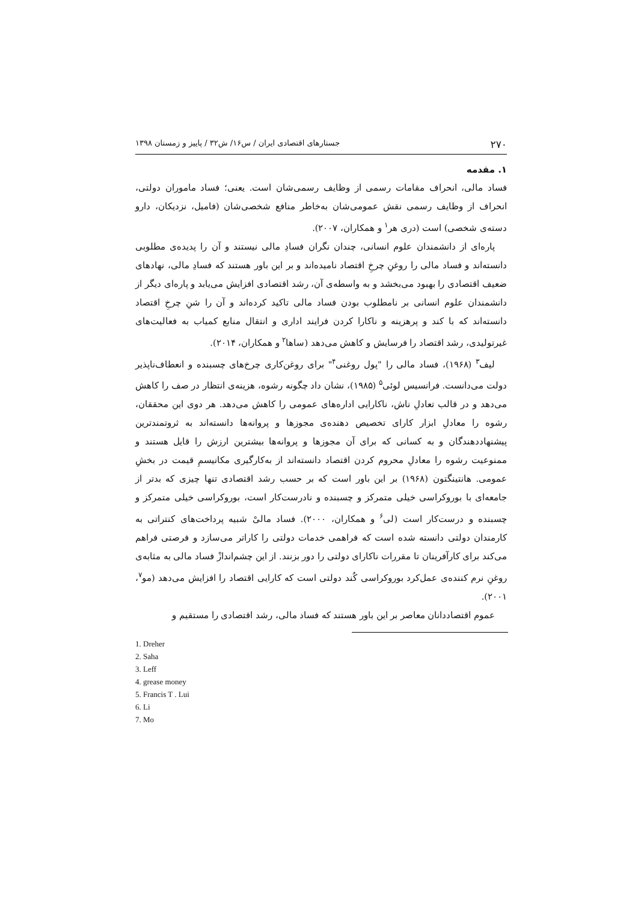۲۷۰ جستارهای اقتصادی ایران / س۱۶/ ش۳۲ / پاییز و زمستان ۱۳۹۸
۱. مقدمه
فساد مالی، انحراف مقامات رسمی از وظایف رسمی‌شان است. یعنی؛ فساد ماموران دولتی، انحراف از وظایف رسمی نقش عمومی‌شان به‌خاطر منافع شخصی‌شان (فامیل، نزدیکان، دارو دسته‌ی شخصی) است (دری هر<sup>۱</sup> و همکاران، ۲۰۰۷).
پاره‌ای از دانشمندان علوم انسانی، چندان نگران فسادِ مالی نیستند و آن را پدیده‌ی مطلوبی دانسته‌اند و فساد مالی را روغنِ چرخِ اقتصاد نامیده‌اند و بر این باور هستند که فسادِ مالی، نهادهای ضعیف اقتصادی را بهبود می‌بخشد و به واسطه‌ی آن، رشد اقتصادی افزایش می‌یابد و پاره‌ای دیگر از دانشمندان علوم انسانی بر نامطلوب بودن فساد مالی تاکید کرده‌اند و آن را شنِ چرخِ اقتصاد دانسته‌اند که با کند و پرهزینه و ناکارا کردن فرایند اداری و انتقال منابع کمیاب به فعالیت‌های غیرتولیدی، رشد اقتصاد را فرسایش و کاهش می‌دهد (ساها<sup>۲</sup> و همکاران، ۲۰۱۴).
لیف<sup>۳</sup> (۱۹۶۸)، فساد مالی را "پول روغنی<sup>۴</sup>" برای روغن‌کاری چرخ‌های چسبنده و انعطاف‌ناپذیر دولت می‌دانست. فرانسیس لوئی<sup>۵</sup> (۱۹۸۵)، نشان داد چگونه رشوه، هزینه‌ی انتظار در صف را کاهش می‌دهد و در قالب تعادلِ ناش، ناکارایی اداره‌های عمومی را کاهش می‌دهد. هر دوی این محققان، رشوه را معادلِ ابزار کارای تخصیص دهنده‌ی مجوزها و پروانه‌ها دانسته‌اند به ثروتمندترین پیشنهاددهندگان و به کسانی که برای آن مجوزها و پروانه‌ها بیشترین ارزش را قایل هستند و ممنوعیت رشوه را معادلِ محروم کردن اقتصاد دانسته‌اند از به‌کارگیری مکانیسمِ قیمت در بخشِ عمومی. هانتینگتون (۱۹۶۸) بر این باور است که بر حسب رشد اقتصادی تنها چیزی که بدتر از جامعه‌ای با بوروکراسی خیلی متمرکز و چسبنده و نادرست‌کار است، بوروکراسی خیلی متمرکز و چسبنده و درست‌کار است (لی<sup>۶</sup> و همکاران، ۲۰۰۰). فساد مالیْ شبیه پرداخت‌های کنتراتی به کارمندان دولتی دانسته شده است که فراهمی خدمات دولتی را کاراتر می‌سازد و فرصتی فراهم می‌کند برای کارآفرینان تا مقررات ناکارای دولتی را دور بزنند. از این چشم‌اندازْ فساد مالی به مثابه‌ی روغنِ نرم کننده‌ی عمل‌کرد بوروکراسی کُند دولتی است که کارایی اقتصاد را افزایش می‌دهد (مو<sup>۷</sup>، ۲۰۰۱).
عموم اقتصاددانان معاصر بر این باور هستند که فساد مالی، رشد اقتصادی را مستقیم و
1. Dreher
2. Saha
3. Leff
4. grease money
5. Francis T . Lui
6. Li
7. Mo